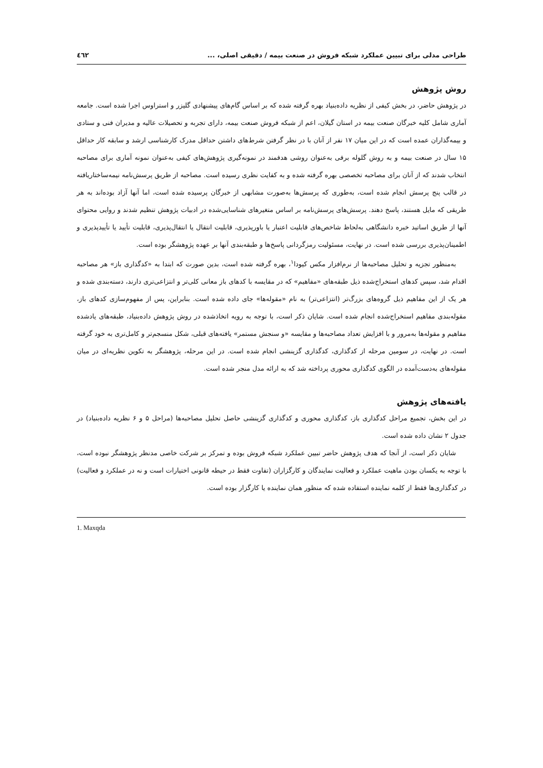طراحی مدلی برای تبیین عملکرد شبکه فروش در صنعت بیمه / دقیقی اصلی، ... ٤٦٢
روش پژوهش
در پژوهش حاضر، در بخش کیفی از نظریه داده‌بنیاد بهره گرفته شده که بر اساس گام‌های پیشنهادی گلیزر و استراوس اجرا شده است. جامعه آماری شامل کلیه خبرگان صنعت بیمه در استان گیلان، اعم از شبکه فروش صنعت بیمه، دارای تجربه و تحصیلات عالیه و مدیران فنی و ستادی و بیمه‌گذاران عمده است که در این میان ۱۷ نفر از آنان با در نظر گرفتن شرط‌های داشتن حداقل مدرک کارشناسی ارشد و سابقه کار حداقل ۱۵ سال در صنعت بیمه و به روش گلوله برفی به‌عنوان روشی هدفمند در نمونه‌گیری پژوهش‌های کیفی به‌عنوان نمونه آماری برای مصاحبه انتخاب شدند که از آنان برای مصاحبه تخصصی بهره گرفته شده و به کفایت نظری رسیده است. مصاحبه از طریق پرسش‌نامه نیمه‌ساختاریافته در قالب پنج پرسش انجام شده است، به‌طوری که پرسش‌ها به‌صورت مشابهی از خبرگان پرسیده شده است، اما آنها آزاد بوده‌اند به هر طریقی که مایل هستند، پاسخ دهند. پرسش‌های پرسش‌نامه بر اساس متغیرهای شناسایی‌شده در ادبیات پژوهش تنظیم شدند و روایی محتوای آنها از طریق اساتید خبره دانشگاهی به‌لحاظ شاخص‌های قابلیت اعتبار یا باورپذیری، قابلیت انتقال یا انتقال‌پذیری، قابلیت تأیید یا تأییدپذیری و اطمینان‌پذیری بررسی شده است. در نهایت، مسئولیت رمزگردانی پاسخ‌ها و طبقه‌بندی آنها بر عهده پژوهشگر بوده است.
به‌منظور تجزیه و تحلیل مصاحبه‌ها از نرم‌افزار مکس کیودا<sup>۱</sup>، بهره گرفته شده است، بدین صورت که ابتدا به «کدگذاری باز» هر مصاحبه اقدام شد، سپس کدهای استخراج‌شده ذیل طبقه‌های «مفاهیم» که در مقایسه با کدهای باز معانی کلی‌تر و انتزاعی‌تری دارند، دسته‌بندی شده و هر یک از این مفاهیم ذیل گروه‌های بزرگ‌تر (انتزاعی‌تر) به نام «مقوله‌ها» جای داده شده است. بنابراین، پس از مفهوم‌سازی کدهای باز، مقوله‌بندی مفاهیم استخراج‌شده انجام شده است. شایان ذکر است، با توجه به رویه اتخاذشده در روش پژوهش داده‌بنیاد، طبقه‌های یادشده مفاهیم و مقوله‌ها به‌مرور و با افزایش تعداد مصاحبه‌ها و مقایسه «و سنجش مستمر» یافته‌های قبلی، شکل منسجم‌تر و کامل‌تری به خود گرفته است. در نهایت، در سومین مرحله از کدگذاری، کدگذاری گزینشی انجام شده است. در این مرحله، پژوهشگر به تکوین نظریه‌ای در میان مقوله‌های به‌دست‌آمده در الگوی کدگذاری محوری پرداخته شد که به ارائه مدل منجر شده است.
یافته‌های پژوهش
در این بخش، تجمیع مراحل کدگذاری باز، کدگذاری محوری و کدگذاری گزینشی حاصل تحلیل مصاحبه‌ها (مراحل ۵ و ۶ نظریه داده‌بنیاد) در جدول ۲ نشان داده شده است.
شایان ذکر است، از آنجا که هدف پژوهش حاضر تبیین عملکرد شبکه فروش بوده و تمرکز بر شرکت خاصی مدنظر پژوهشگر نبوده است، با توجه به یکسان بودن ماهیت عملکرد و فعالیت نمایندگان و کارگزاران (تفاوت فقط در حیطه قانونی اختیارات است و نه در عملکرد و فعالیت) در کدگذاری‌ها فقط از کلمه نماینده استفاده شده که منظور همان نماینده یا کارگزار بوده است.
1. Maxqda